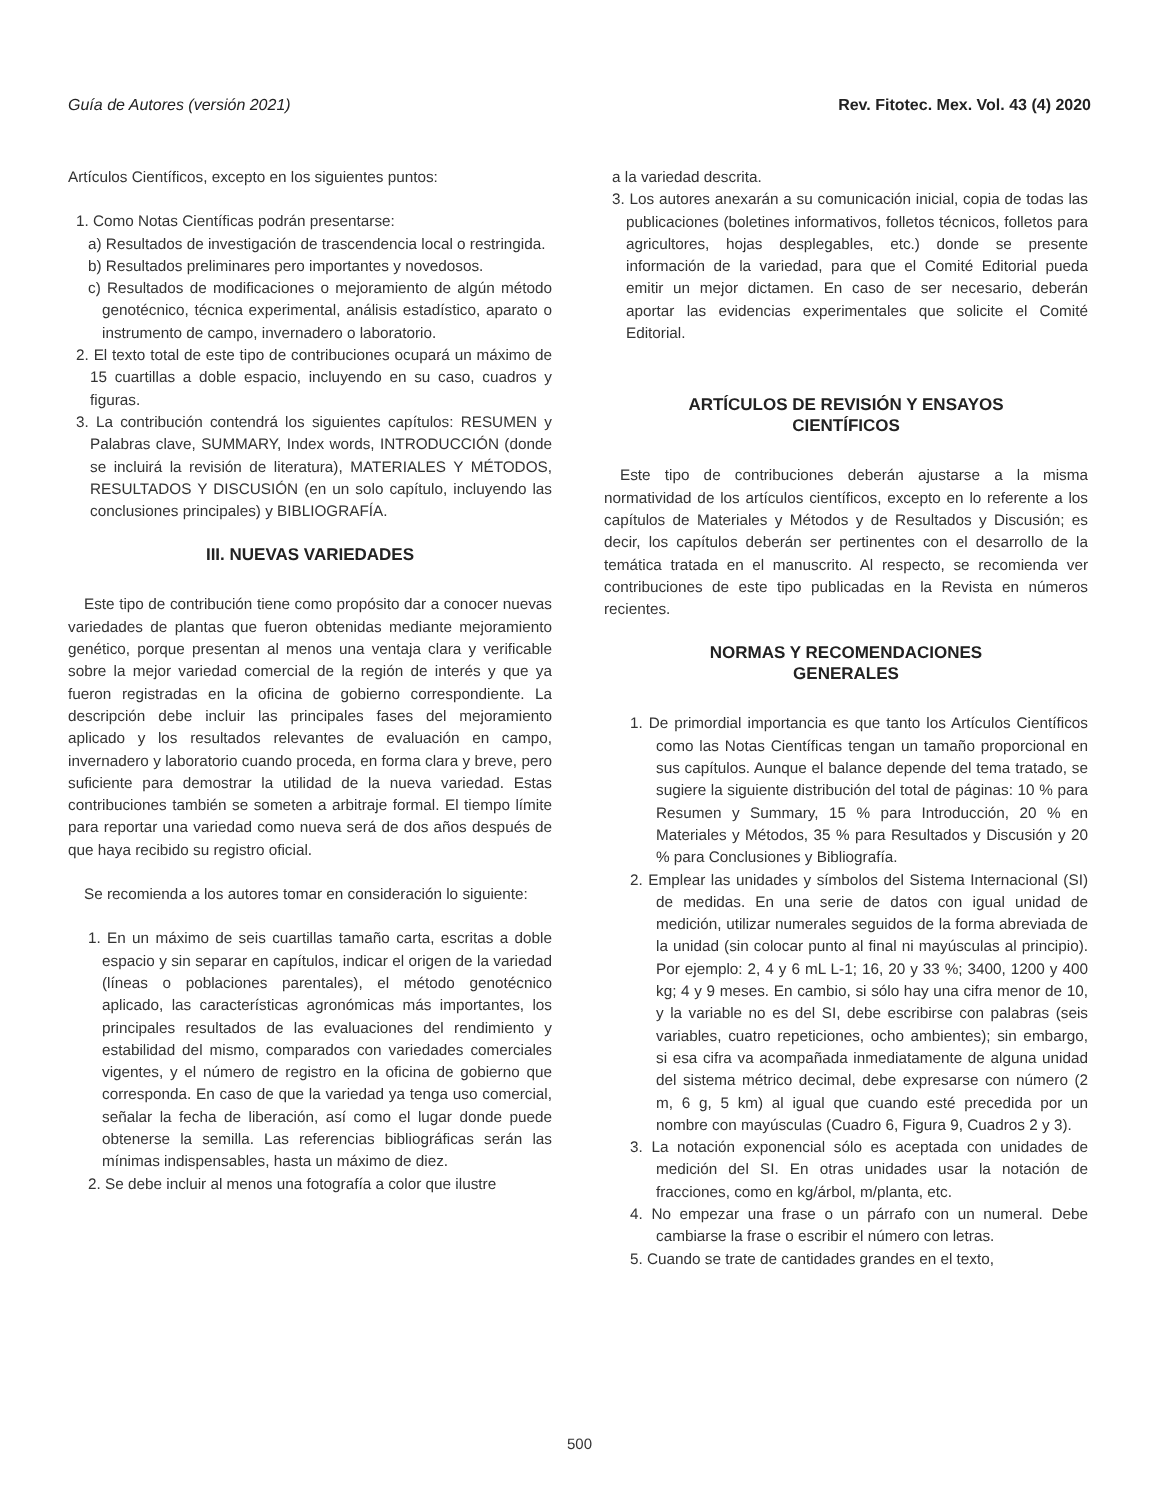Guía de Autores (versión 2021) Rev. Fitotec. Mex. Vol. 43 (4) 2020
Artículos Científicos, excepto en los siguientes puntos:
1. Como Notas Científicas podrán presentarse:
a) Resultados de investigación de trascendencia local o restringida.
b) Resultados preliminares pero importantes y novedosos.
c) Resultados de modificaciones o mejoramiento de algún método genotécnico, técnica experimental, análisis estadístico, aparato o instrumento de campo, invernadero o laboratorio.
2. El texto total de este tipo de contribuciones ocupará un máximo de 15 cuartillas a doble espacio, incluyendo en su caso, cuadros y figuras.
3. La contribución contendrá los siguientes capítulos: RESUMEN y Palabras clave, SUMMARY, Index words, INTRODUCCIÓN (donde se incluirá la revisión de literatura), MATERIALES Y MÉTODOS, RESULTADOS Y DISCUSIÓN (en un solo capítulo, incluyendo las conclusiones principales) y BIBLIOGRAFÍA.
III. NUEVAS VARIEDADES
Este tipo de contribución tiene como propósito dar a conocer nuevas variedades de plantas que fueron obtenidas mediante mejoramiento genético, porque presentan al menos una ventaja clara y verificable sobre la mejor variedad comercial de la región de interés y que ya fueron registradas en la oficina de gobierno correspondiente. La descripción debe incluir las principales fases del mejoramiento aplicado y los resultados relevantes de evaluación en campo, invernadero y laboratorio cuando proceda, en forma clara y breve, pero suficiente para demostrar la utilidad de la nueva variedad. Estas contribuciones también se someten a arbitraje formal. El tiempo límite para reportar una variedad como nueva será de dos años después de que haya recibido su registro oficial.
Se recomienda a los autores tomar en consideración lo siguiente:
1. En un máximo de seis cuartillas tamaño carta, escritas a doble espacio y sin separar en capítulos, indicar el origen de la variedad (líneas o poblaciones parentales), el método genotécnico aplicado, las características agronómicas más importantes, los principales resultados de las evaluaciones del rendimiento y estabilidad del mismo, comparados con variedades comerciales vigentes, y el número de registro en la oficina de gobierno que corresponda. En caso de que la variedad ya tenga uso comercial, señalar la fecha de liberación, así como el lugar donde puede obtenerse la semilla. Las referencias bibliográficas serán las mínimas indispensables, hasta un máximo de diez.
2. Se debe incluir al menos una fotografía a color que ilustre
a la variedad descrita.
3. Los autores anexarán a su comunicación inicial, copia de todas las publicaciones (boletines informativos, folletos técnicos, folletos para agricultores, hojas desplegables, etc.) donde se presente información de la variedad, para que el Comité Editorial pueda emitir un mejor dictamen. En caso de ser necesario, deberán aportar las evidencias experimentales que solicite el Comité Editorial.
ARTÍCULOS DE REVISIÓN Y ENSAYOS
CIENTÍFICOS
Este tipo de contribuciones deberán ajustarse a la misma normatividad de los artículos científicos, excepto en lo referente a los capítulos de Materiales y Métodos y de Resultados y Discusión; es decir, los capítulos deberán ser pertinentes con el desarrollo de la temática tratada en el manuscrito. Al respecto, se recomienda ver contribuciones de este tipo publicadas en la Revista en números recientes.
NORMAS Y RECOMENDACIONES
GENERALES
1. De primordial importancia es que tanto los Artículos Científicos como las Notas Científicas tengan un tamaño proporcional en sus capítulos. Aunque el balance depende del tema tratado, se sugiere la siguiente distribución del total de páginas: 10 % para Resumen y Summary, 15 % para Introducción, 20 % en Materiales y Métodos, 35 % para Resultados y Discusión y 20 % para Conclusiones y Bibliografía.
2. Emplear las unidades y símbolos del Sistema Internacional (SI) de medidas. En una serie de datos con igual unidad de medición, utilizar numerales seguidos de la forma abreviada de la unidad (sin colocar punto al final ni mayúsculas al principio). Por ejemplo: 2, 4 y 6 mL L-1; 16, 20 y 33 %; 3400, 1200 y 400 kg; 4 y 9 meses. En cambio, si sólo hay una cifra menor de 10, y la variable no es del SI, debe escribirse con palabras (seis variables, cuatro repeticiones, ocho ambientes); sin embargo, si esa cifra va acompañada inmediatamente de alguna unidad del sistema métrico decimal, debe expresarse con número (2 m, 6 g, 5 km) al igual que cuando esté precedida por un nombre con mayúsculas (Cuadro 6, Figura 9, Cuadros 2 y 3).
3. La notación exponencial sólo es aceptada con unidades de medición del SI. En otras unidades usar la notación de fracciones, como en kg/árbol, m/planta, etc.
4. No empezar una frase o un párrafo con un numeral. Debe cambiarse la frase o escribir el número con letras.
5. Cuando se trate de cantidades grandes en el texto,
500